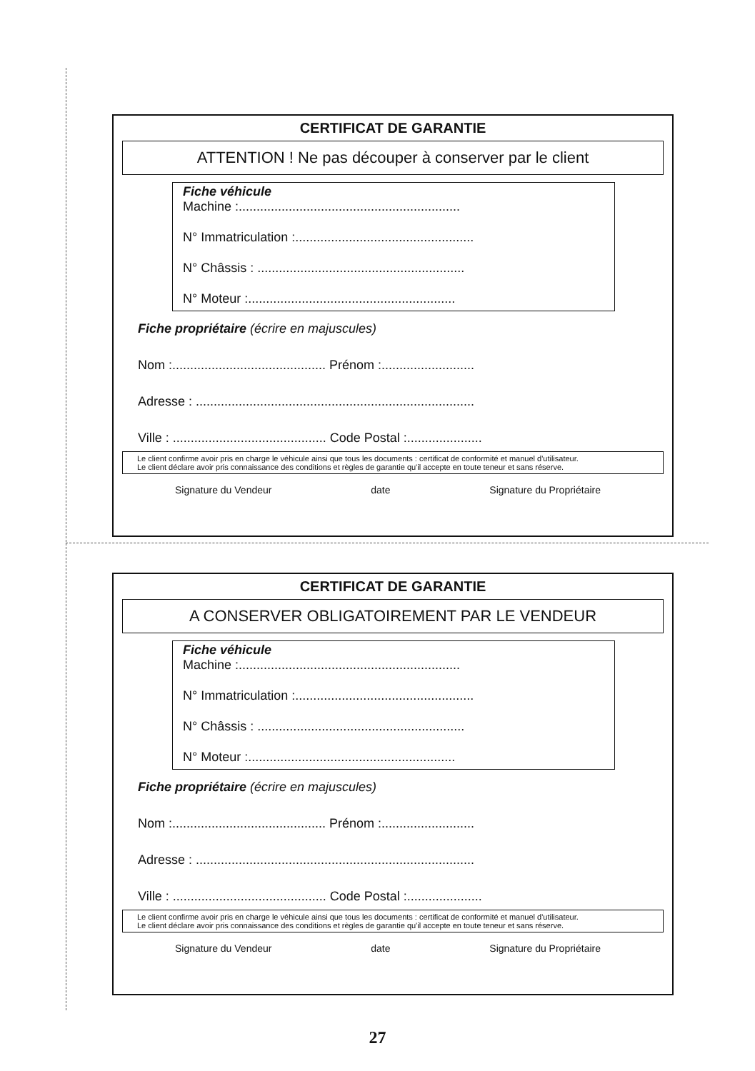CERTIFICAT DE GARANTIE
ATTENTION ! Ne pas découper à conserver par le client
Fiche véhicule
Machine :..............................................................
N° Immatriculation :..................................................
N° Châssis : ..........................................................
N° Moteur :..........................................................
Fiche propriétaire (écrire en majuscules)
Nom :........................................... Prénom :..........................
Adresse : ..............................................................................
Ville : ........................................... Code Postal :.....................
Le client confirme avoir pris en charge le véhicule ainsi que tous les documents : certificat de conformité et manuel d'utilisateur.
Le client déclare avoir pris connaissance des conditions et règles de garantie qu'il accepte en toute teneur et sans réserve.
Signature du Vendeur date Signature du Propriétaire
CERTIFICAT DE GARANTIE
A CONSERVER OBLIGATOIREMENT PAR LE VENDEUR
Fiche véhicule
Machine :..............................................................
N° Immatriculation :..................................................
N° Châssis : ..........................................................
N° Moteur :..........................................................
Fiche propriétaire (écrire en majuscules)
Nom :........................................... Prénom :..........................
Adresse : ..............................................................................
Ville : ........................................... Code Postal :.....................
Le client confirme avoir pris en charge le véhicule ainsi que tous les documents : certificat de conformité et manuel d'utilisateur.
Le client déclare avoir pris connaissance des conditions et règles de garantie qu'il accepte en toute teneur et sans réserve.
Signature du Vendeur date Signature du Propriétaire
27